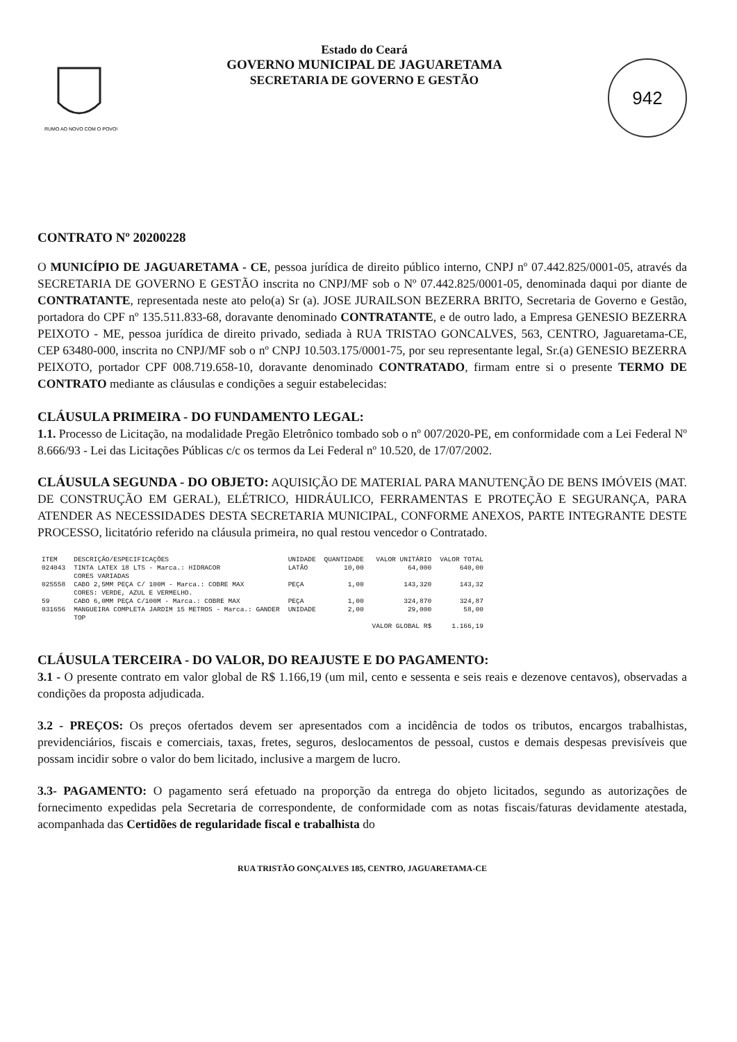RUMO AO NOVO COM O POVO!
Estado do Ceará
GOVERNO MUNICIPAL DE JAGUARETAMA
SECRETARIA DE GOVERNO E GESTÃO
942
CONTRATO Nº 20200228
O MUNICÍPIO DE JAGUARETAMA - CE, pessoa jurídica de direito público interno, CNPJ nº 07.442.825/0001-05, através da SECRETARIA DE GOVERNO E GESTÃO inscrita no CNPJ/MF sob o Nº 07.442.825/0001-05, denominada daqui por diante de CONTRATANTE, representada neste ato pelo(a) Sr (a). JOSE JURAILSON BEZERRA BRITO, Secretaria de Governo e Gestão, portadora do CPF nº 135.511.833-68, doravante denominado CONTRATANTE, e de outro lado, a Empresa GENESIO BEZERRA PEIXOTO - ME, pessoa jurídica de direito privado, sediada à RUA TRISTAO GONCALVES, 563, CENTRO, Jaguaretama-CE, CEP 63480-000, inscrita no CNPJ/MF sob o nº CNPJ 10.503.175/0001-75, por seu representante legal, Sr.(a) GENESIO BEZERRA PEIXOTO, portador CPF 008.719.658-10, doravante denominado CONTRATADO, firmam entre si o presente TERMO DE CONTRATO mediante as cláusulas e condições a seguir estabelecidas:
CLÁUSULA PRIMEIRA - DO FUNDAMENTO LEGAL:
1.1. Processo de Licitação, na modalidade Pregão Eletrônico tombado sob o nº 007/2020-PE, em conformidade com a Lei Federal Nº 8.666/93 - Lei das Licitações Públicas c/c os termos da Lei Federal nº 10.520, de 17/07/2002.
CLÁUSULA SEGUNDA - DO OBJETO: AQUISIÇÃO DE MATERIAL PARA MANUTENÇÃO DE BENS IMÓVEIS (MAT. DE CONSTRUÇÃO EM GERAL), ELÉTRICO, HIDRÁULICO, FERRAMENTAS E PROTEÇÃO E SEGURANÇA, PARA ATENDER AS NECESSIDADES DESTA SECRETARIA MUNICIPAL, CONFORME ANEXOS, PARTE INTEGRANTE DESTE PROCESSO, licitatório referido na cláusula primeira, no qual restou vencedor o Contratado.
| ITEM | DESCRIÇÃO/ESPECIFICAÇÕES | UNIDADE | QUANTIDADE | VALOR UNITÁRIO | VALOR TOTAL |
| --- | --- | --- | --- | --- | --- |
| 024043 | TINTA LATEX 18 LTS - Marca.: HIDRACOR CORES VARIADAS | LATÃO | 10,00 | 64,000 | 640,00 |
| 025558 | CABO 2,5MM PEÇA C/ 100M - Marca.: COBRE MAX CORES: VERDE, AZUL E VERMELHO. | PEÇA | 1,00 | 143,320 | 143,32 |
| 59 | CABO 6,0MM PEÇA C/100M - Marca.: COBRE MAX | PEÇA | 1,00 | 324,870 | 324,87 |
| 031656 | MANGUEIRA COMPLETA JARDIM 15 METROS - Marca.: GANDER TOP | UNIDADE | 2,00 | 29,000 | 58,00 |
| | | | | VALOR GLOBAL R$ | 1.166,19 |
CLÁUSULA TERCEIRA - DO VALOR, DO REAJUSTE E DO PAGAMENTO:
3.1 - O presente contrato em valor global de R$ 1.166,19 (um mil, cento e sessenta e seis reais e dezenove centavos), observadas a condições da proposta adjudicada.
3.2 - PREÇOS: Os preços ofertados devem ser apresentados com a incidência de todos os tributos, encargos trabalhistas, previdenciários, fiscais e comerciais, taxas, fretes, seguros, deslocamentos de pessoal, custos e demais despesas previsíveis que possam incidir sobre o valor do bem licitado, inclusive a margem de lucro.
3.3- PAGAMENTO: O pagamento será efetuado na proporção da entrega do objeto licitados, segundo as autorizações de fornecimento expedidas pela Secretaria de correspondente, de conformidade com as notas fiscais/faturas devidamente atestada, acompanhada das Certidões de regularidade fiscal e trabalhista do
RUA TRISTÃO GONÇALVES 185, CENTRO, JAGUARETAMA-CE